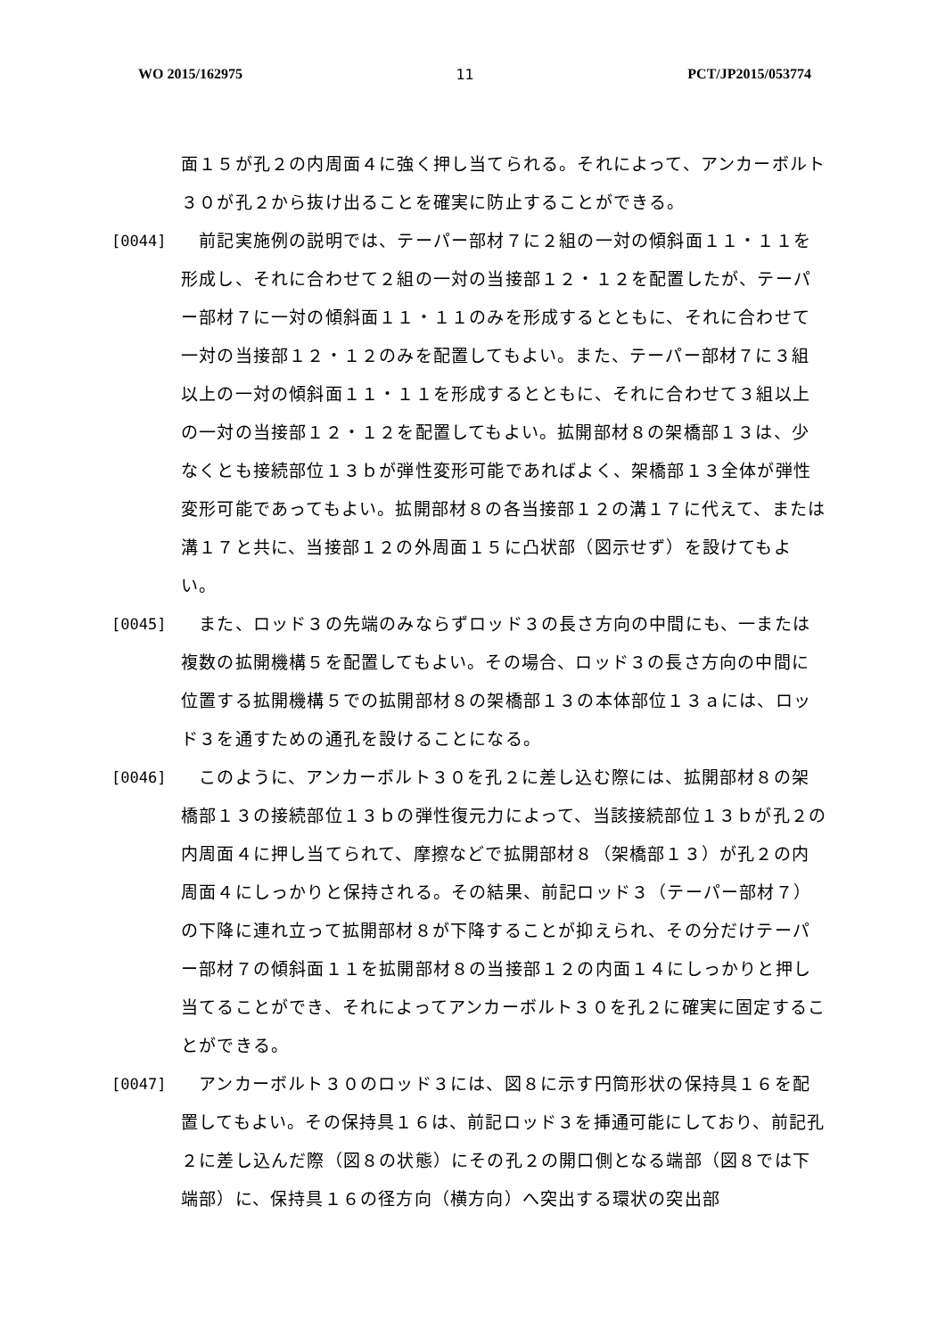WO 2015/162975 11 PCT/JP2015/053774
面１５が孔２の内周面４に強く押し当てられる。それによって、アンカーボルト３０が孔２から抜け出ることを確実に防止することができる。
[0044] 　前記実施例の説明では、テーパー部材７に２組の一対の傾斜面１１・１１を形成し、それに合わせて２組の一対の当接部１２・１２を配置したが、テーパー部材７に一対の傾斜面１１・１１のみを形成するとともに、それに合わせて一対の当接部１２・１２のみを配置してもよい。また、テーパー部材７に３組以上の一対の傾斜面１１・１１を形成するとともに、それに合わせて３組以上の一対の当接部１２・１２を配置してもよい。拡開部材８の架橋部１３は、少なくとも接続部位１３ｂが弾性変形可能であればよく、架橋部１３全体が弾性変形可能であってもよい。拡開部材８の各当接部１２の溝１７に代えて、または溝１７と共に、当接部１２の外周面１５に凸状部（図示せず）を設けてもよい。
[0045] 　また、ロッド３の先端のみならずロッド３の長さ方向の中間にも、一または複数の拡開機構５を配置してもよい。その場合、ロッド３の長さ方向の中間に位置する拡開機構５での拡開部材８の架橋部１３の本体部位１３ａには、ロッド３を通すための通孔を設けることになる。
[0046] 　このように、アンカーボルト３０を孔２に差し込む際には、拡開部材８の架橋部１３の接続部位１３ｂの弾性復元力によって、当該接続部位１３ｂが孔２の内周面４に押し当てられて、摩擦などで拡開部材８（架橋部１３）が孔２の内周面４にしっかりと保持される。その結果、前記ロッド３（テーパー部材７）の下降に連れ立って拡開部材８が下降することが抑えられ、その分だけテーパー部材７の傾斜面１１を拡開部材８の当接部１２の内面１４にしっかりと押し当てることができ、それによってアンカーボルト３０を孔２に確実に固定することができる。
[0047] 　アンカーボルト３０のロッド３には、図８に示す円筒形状の保持具１６を配置してもよい。その保持具１６は、前記ロッド３を挿通可能にしており、前記孔２に差し込んだ際（図８の状態）にその孔２の開口側となる端部（図８では下端部）に、保持具１６の径方向（横方向）へ突出する環状の突出部